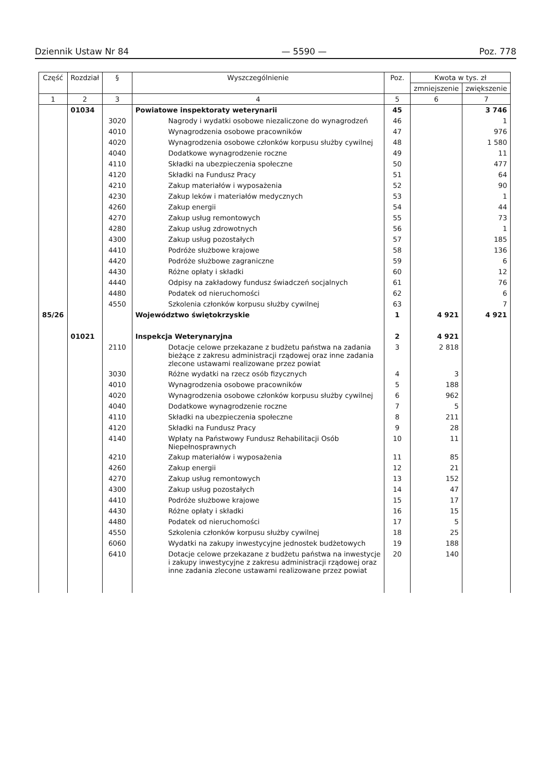Dziennik Ustaw Nr 84 — 5590 — Poz. 778
| Część | Rozdział | § | Wyszczególnienie | Poz. | Kwota w tys. zł | |
| --- | --- | --- | --- | --- | --- | --- |
| | | | | | zmniejszenie | zwiększenie |
| 1 | 2 | 3 | 4 | 5 | 6 | 7 |
| | 01034 | | Powiatowe inspektoraty weterynarii | 45 | | 3 746 |
| | | 3020 | Nagrody i wydatki osobowe niezaliczone do wynagrodzeń | 46 | | 1 |
| | | 4010 | Wynagrodzenia osobowe pracowników | 47 | | 976 |
| | | 4020 | Wynagrodzenia osobowe członków korpusu służby cywilnej | 48 | | 1 580 |
| | | 4040 | Dodatkowe wynagrodzenie roczne | 49 | | 11 |
| | | 4110 | Składki na ubezpieczenia społeczne | 50 | | 477 |
| | | 4120 | Składki na Fundusz Pracy | 51 | | 64 |
| | | 4210 | Zakup materiałów i wyposażenia | 52 | | 90 |
| | | 4230 | Zakup leków i materiałów medycznych | 53 | | 1 |
| | | 4260 | Zakup energii | 54 | | 44 |
| | | 4270 | Zakup usług remontowych | 55 | | 73 |
| | | 4280 | Zakup usług zdrowotnych | 56 | | 1 |
| | | 4300 | Zakup usług pozostałych | 57 | | 185 |
| | | 4410 | Podróże służbowe krajowe | 58 | | 136 |
| | | 4420 | Podróże służbowe zagraniczne | 59 | | 6 |
| | | 4430 | Różne opłaty i składki | 60 | | 12 |
| | | 4440 | Odpisy na zakładowy fundusz świadczeń socjalnych | 61 | | 76 |
| | | 4480 | Podatek od nieruchomości | 62 | | 6 |
| | | 4550 | Szkolenia członków korpusu służby cywilnej | 63 | | 7 |
| 85/26 | | | Województwo świętokrzyskie | 1 | 4 921 | 4 921 |
| | 01021 | | Inspekcja Weterynaryjna | 2 | 4 921 | |
| | | 2110 | Dotacje celowe przekazane z budżetu państwa na zadania bieżące z zakresu administracji rządowej oraz inne zadania zlecone ustawami realizowane przez powiat | 3 | 2 818 | |
| | | 3030 | Różne wydatki na rzecz osób fizycznych | 4 | 3 | |
| | | 4010 | Wynagrodzenia osobowe pracowników | 5 | 188 | |
| | | 4020 | Wynagrodzenia osobowe członków korpusu służby cywilnej | 6 | 962 | |
| | | 4040 | Dodatkowe wynagrodzenie roczne | 7 | 5 | |
| | | 4110 | Składki na ubezpieczenia społeczne | 8 | 211 | |
| | | 4120 | Składki na Fundusz Pracy | 9 | 28 | |
| | | 4140 | Wpłaty na Państwowy Fundusz Rehabilitacji Osób Niepełnosprawnych | 10 | 11 | |
| | | 4210 | Zakup materiałów i wyposażenia | 11 | 85 | |
| | | 4260 | Zakup energii | 12 | 21 | |
| | | 4270 | Zakup usług remontowych | 13 | 152 | |
| | | 4300 | Zakup usług pozostałych | 14 | 47 | |
| | | 4410 | Podróże służbowe krajowe | 15 | 17 | |
| | | 4430 | Różne opłaty i składki | 16 | 15 | |
| | | 4480 | Podatek od nieruchomości | 17 | 5 | |
| | | 4550 | Szkolenia członków korpusu służby cywilnej | 18 | 25 | |
| | | 6060 | Wydatki na zakupy inwestycyjne jednostek budżetowych | 19 | 188 | |
| | | 6410 | Dotacje celowe przekazane z budżetu państwa na inwestycje i zakupy inwestycyjne z zakresu administracji rządowej oraz inne zadania zlecone ustawami realizowane przez powiat | 20 | 140 | |